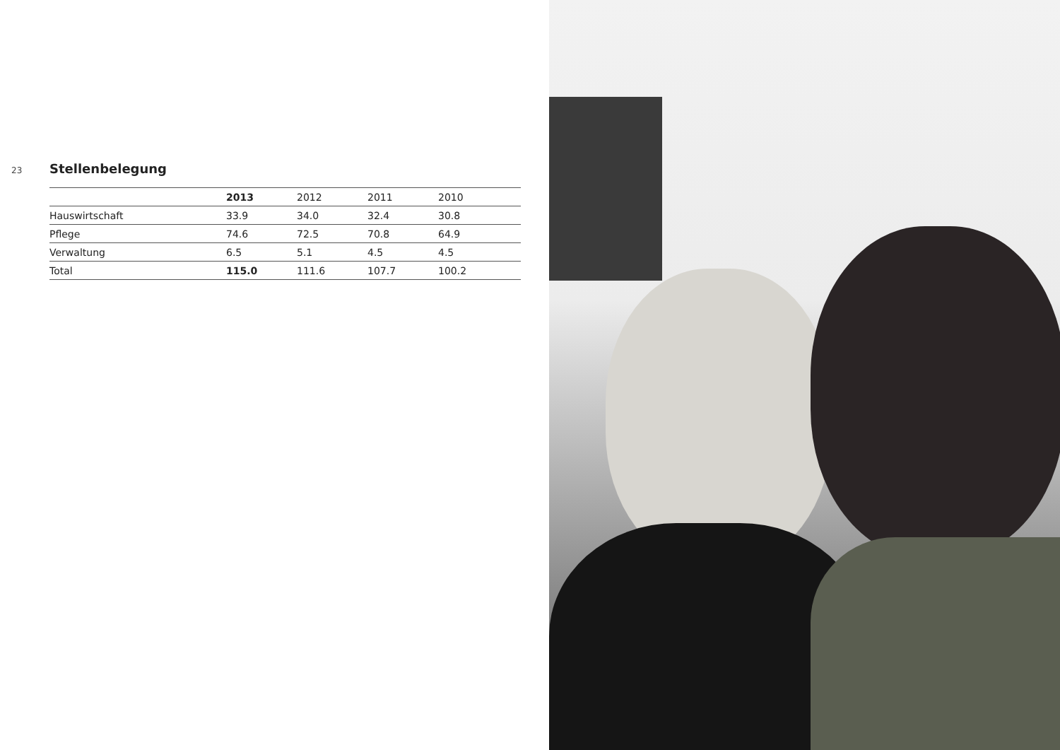23
Stellenbelegung
| | 2013 | 2012 | 2011 | 2010 |
| --- | --- | --- | --- | --- |
| Hauswirtschaft | 33.9 | 34.0 | 32.4 | 30.8 |
| Pflege | 74.6 | 72.5 | 70.8 | 64.9 |
| Verwaltung | 6.5 | 5.1 | 4.5 | 4.5 |
| Total | 115.0 | 111.6 | 107.7 | 100.2 |